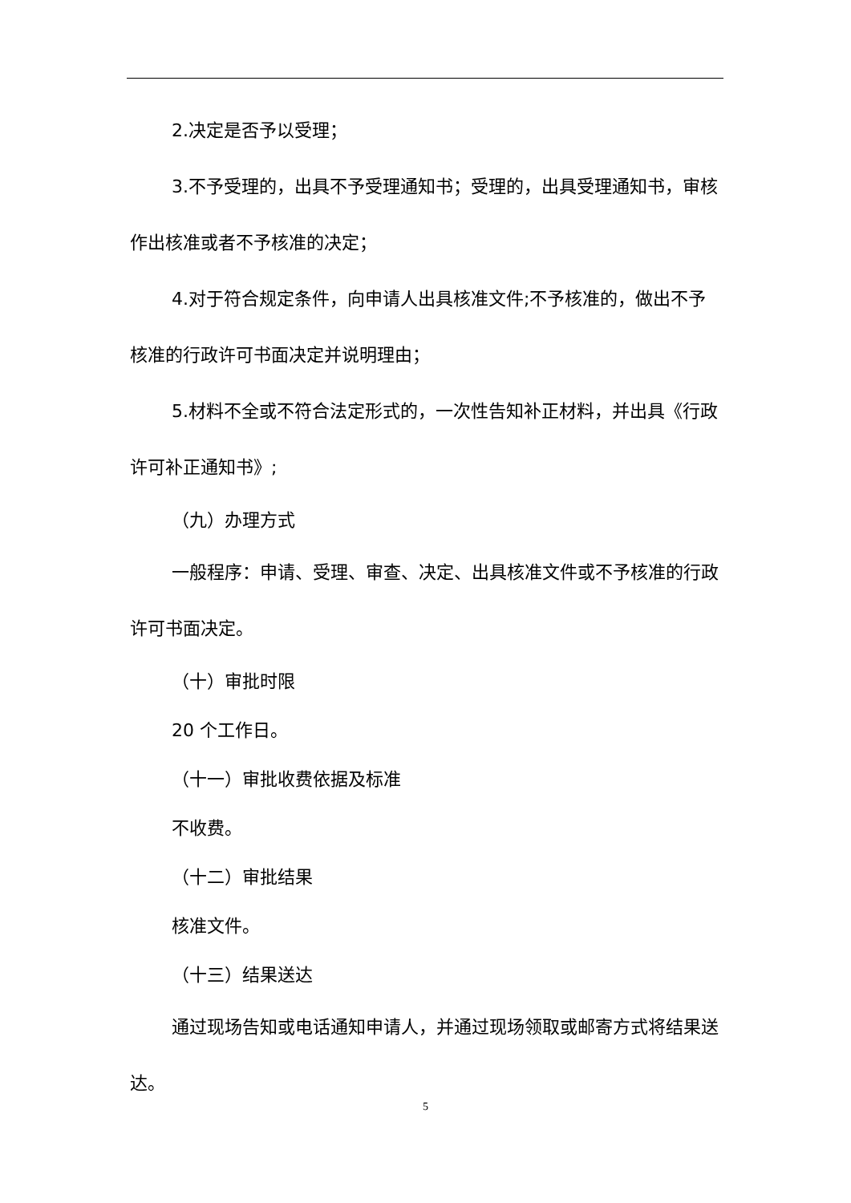2.决定是否予以受理；
3.不予受理的，出具不予受理通知书；受理的，出具受理通知书，审核作出核准或者不予核准的决定；
4.对于符合规定条件，向申请人出具核准文件;不予核准的，做出不予核准的行政许可书面决定并说明理由；
5.材料不全或不符合法定形式的，一次性告知补正材料，并出具《行政许可补正通知书》;
（九）办理方式
一般程序：申请、受理、审查、决定、出具核准文件或不予核准的行政许可书面决定。
（十）审批时限
20 个工作日。
（十一）审批收费依据及标准
不收费。
（十二）审批结果
核准文件。
（十三）结果送达
通过现场告知或电话通知申请人，并通过现场领取或邮寄方式将结果送达。
5